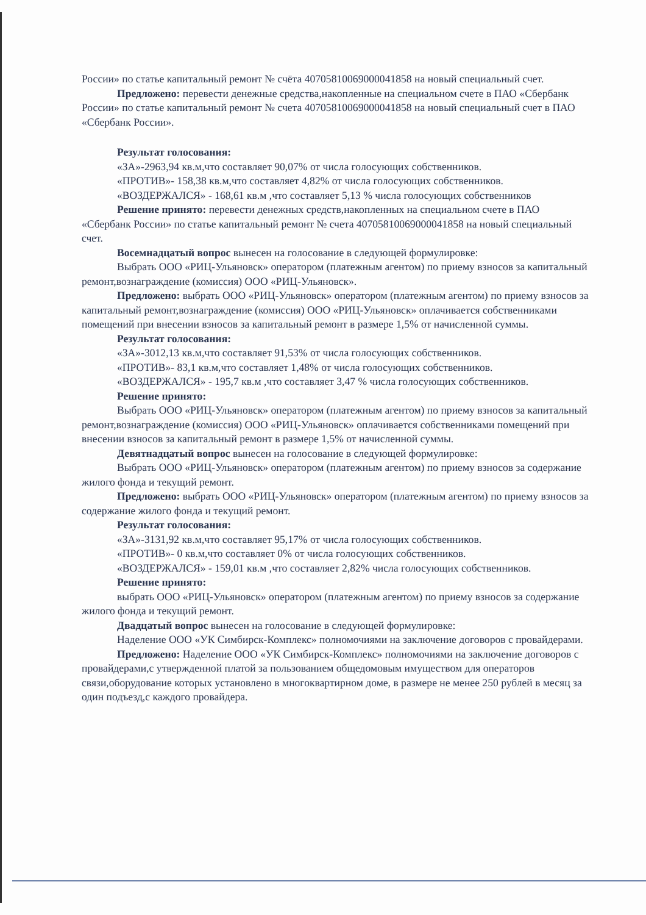России» по статье капитальный ремонт № счёта 40705810069000041858 на новый специальный счет.
Предложено: перевести денежные средства,накопленные на специальном счете в ПАО «Сбербанк России» по статье капитальный ремонт № счета 40705810069000041858 на новый специальный счет в ПАО «Сбербанк России».
Результат голосования:
«ЗА»-2963,94 кв.м,что составляет 90,07% от числа голосующих собственников.
«ПРОТИВ»- 158,38 кв.м,что составляет 4,82% от числа голосующих собственников.
«ВОЗДЕРЖАЛСЯ» - 168,61 кв.м ,что составляет 5,13 % числа голосующих собственников
Решение принято: перевести денежных средств,накопленных на специальном счете в ПАО «Сбербанк России» по статье капитальный ремонт № счета 40705810069000041858 на новый специальный счет.
Восемнадцатый вопрос вынесен на голосование в следующей формулировке:
Выбрать ООО «РИЦ-Ульяновск» оператором (платежным агентом) по приему взносов за капитальный ремонт,вознаграждение (комиссия) ООО «РИЦ-Ульяновск».
Предложено: выбрать ООО «РИЦ-Ульяновск» оператором (платежным агентом) по приему взносов за капитальный ремонт,вознаграждение (комиссия) ООО «РИЦ-Ульяновск» оплачивается собственниками помещений при внесении взносов за капитальный ремонт в размере 1,5% от начисленной суммы.
Результат голосования:
«ЗА»-3012,13 кв.м,что составляет 91,53% от числа голосующих собственников.
«ПРОТИВ»- 83,1 кв.м,что составляет 1,48% от числа голосующих собственников.
«ВОЗДЕРЖАЛСЯ» - 195,7 кв.м ,что составляет 3,47 % числа голосующих собственников.
Решение принято:
Выбрать ООО «РИЦ-Ульяновск» оператором (платежным агентом) по приему взносов за капитальный ремонт,вознаграждение (комиссия) ООО «РИЦ-Ульяновск» оплачивается собственниками помещений при внесении взносов за капитальный ремонт в размере 1,5% от начисленной суммы.
Девятнадцатый вопрос вынесен на голосование в следующей формулировке:
Выбрать ООО «РИЦ-Ульяновск» оператором (платежным агентом) по приему взносов за содержание жилого фонда и текущий ремонт.
Предложено: выбрать ООО «РИЦ-Ульяновск» оператором (платежным агентом) по приему взносов за содержание жилого фонда и текущий ремонт.
Результат голосования:
«ЗА»-3131,92 кв.м,что составляет 95,17% от числа голосующих собственников.
«ПРОТИВ»- 0 кв.м,что составляет 0% от числа голосующих собственников.
«ВОЗДЕРЖАЛСЯ» - 159,01 кв.м ,что составляет 2,82% числа голосующих собственников.
Решение принято:
выбрать ООО «РИЦ-Ульяновск» оператором (платежным агентом) по приему взносов за содержание жилого фонда и текущий ремонт.
Двадцатый вопрос вынесен на голосование в следующей формулировке:
Наделение ООО «УК Симбирск-Комплекс» полномочиями на заключение договоров с провайдерами.
Предложено: Наделение ООО «УК Симбирск-Комплекс» полномочиями на заключение договоров с провайдерами,с утвержденной платой за пользованием общедомовым имуществом для операторов связи,оборудование которых установлено в многоквартирном доме, в размере не менее 250 рублей в месяц за один подъезд,с каждого провайдера.